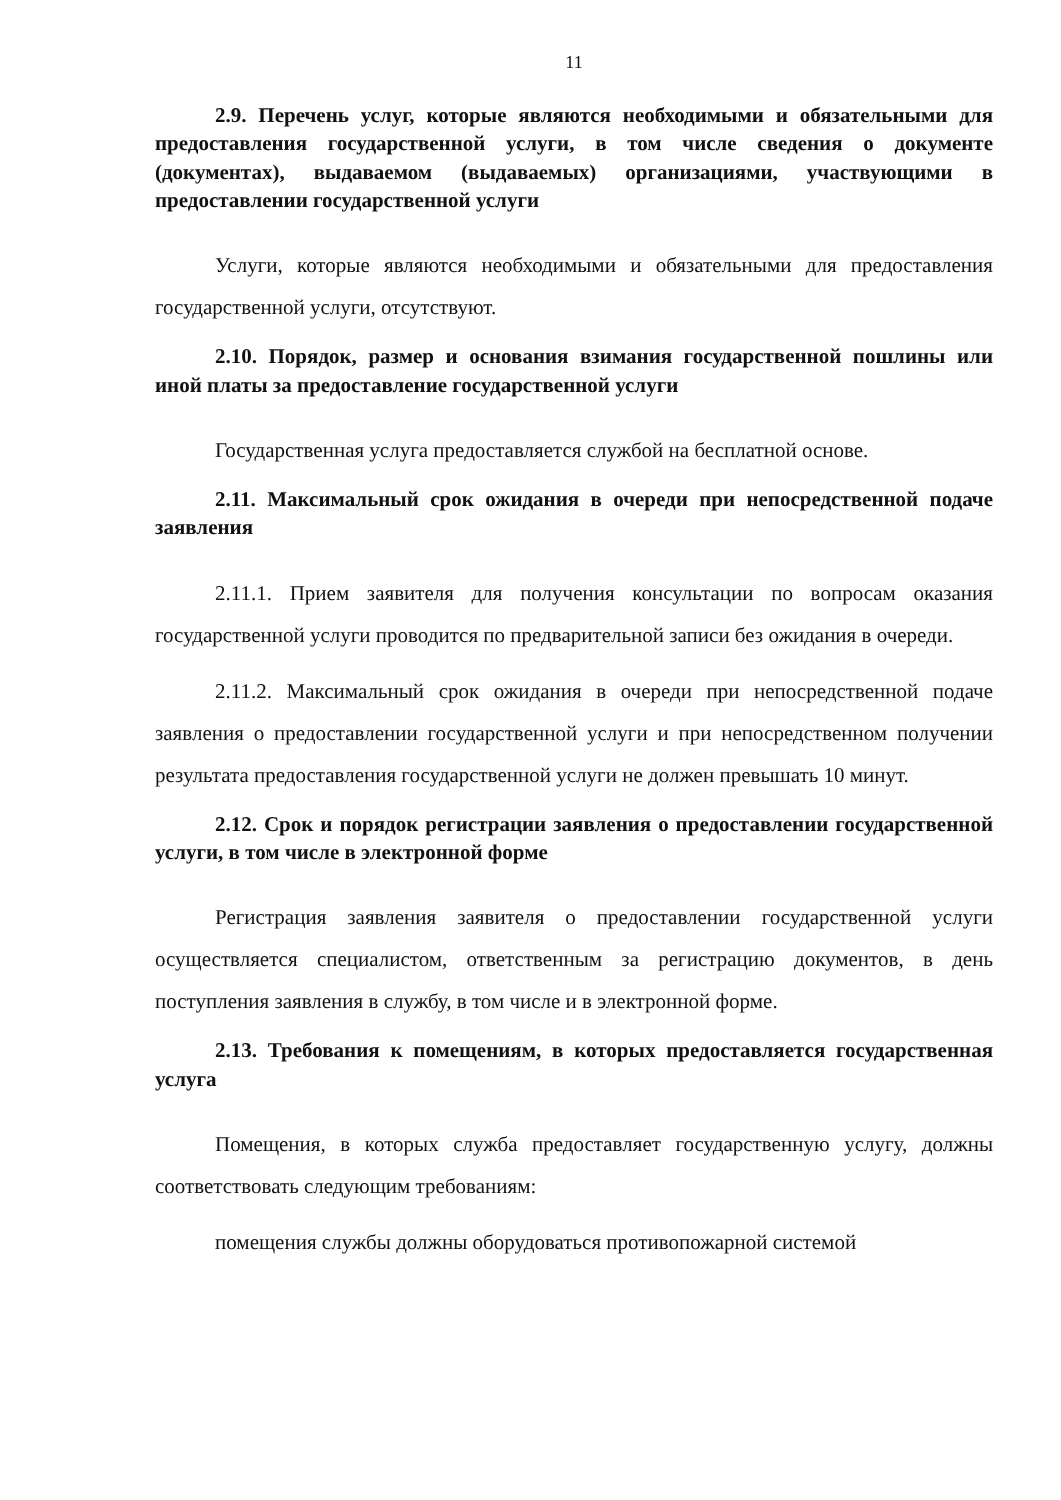11
2.9. Перечень услуг, которые являются необходимыми и обязательными для предоставления государственной услуги, в том числе сведения о документе (документах), выдаваемом (выдаваемых) организациями, участвующими в предоставлении государственной услуги
Услуги, которые являются необходимыми и обязательными для предоставления государственной услуги, отсутствуют.
2.10. Порядок, размер и основания взимания государственной пошлины или иной платы за предоставление государственной услуги
Государственная услуга предоставляется службой на бесплатной основе.
2.11. Максимальный срок ожидания в очереди при непосредственной подаче заявления
2.11.1. Прием заявителя для получения консультации по вопросам оказания государственной услуги проводится по предварительной записи без ожидания в очереди.
2.11.2. Максимальный срок ожидания в очереди при непосредственной подаче заявления о предоставлении государственной услуги и при непосредственном получении результата предоставления государственной услуги не должен превышать 10 минут.
2.12. Срок и порядок регистрации заявления о предоставлении государственной услуги, в том числе в электронной форме
Регистрация заявления заявителя о предоставлении государственной услуги осуществляется специалистом, ответственным за регистрацию документов, в день поступления заявления в службу, в том числе и в электронной форме.
2.13. Требования к помещениям, в которых предоставляется государственная услуга
Помещения, в которых служба предоставляет государственную услугу, должны соответствовать следующим требованиям:
помещения службы должны оборудоваться противопожарной системой